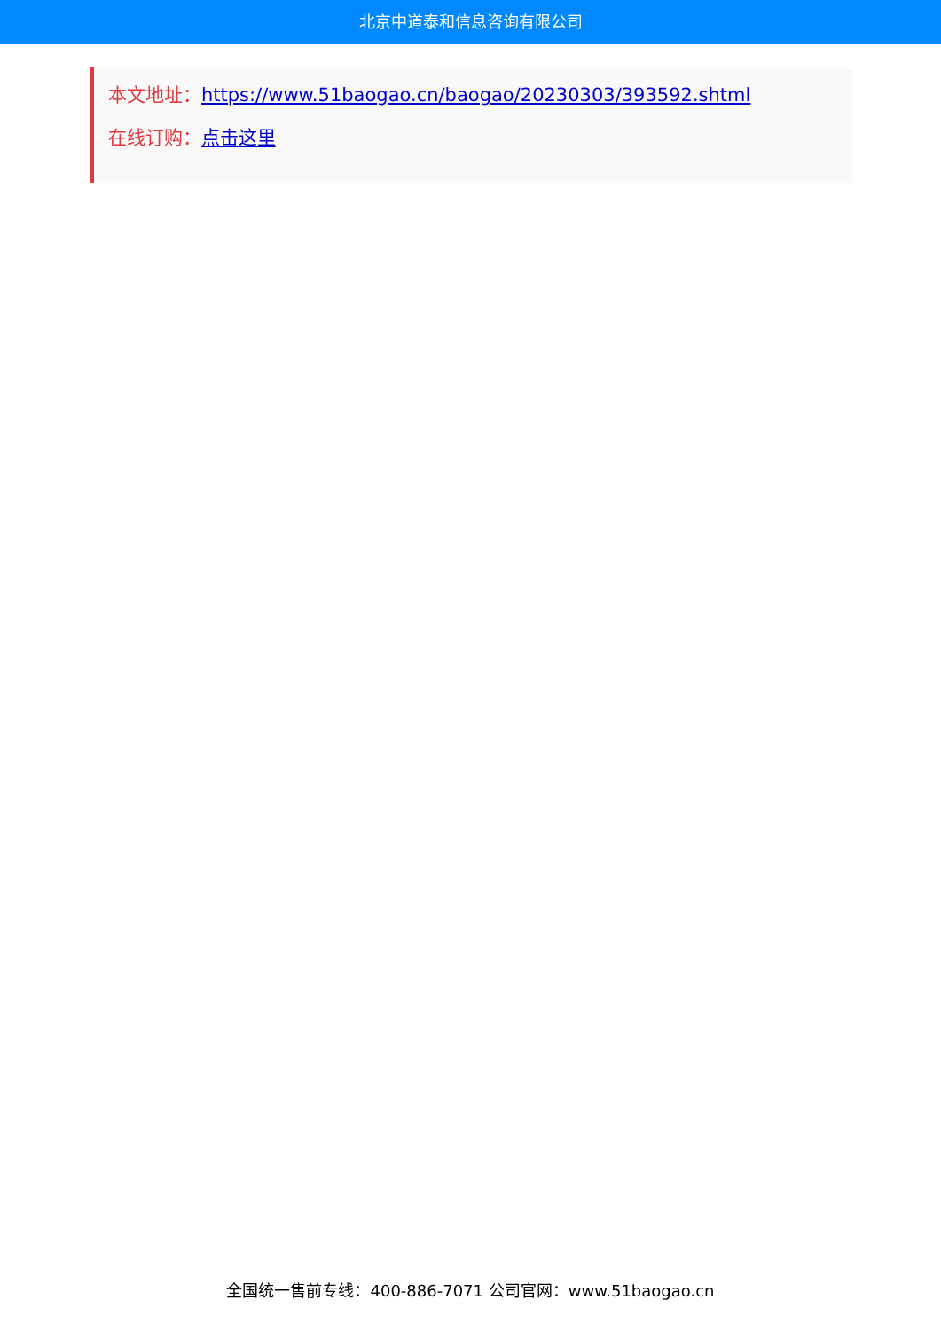北京中道泰和信息咨询有限公司
本文地址：https://www.51baogao.cn/baogao/20230303/393592.shtml
在线订购：点击这里
全国统一售前专线：400-886-7071 公司官网：www.51baogao.cn